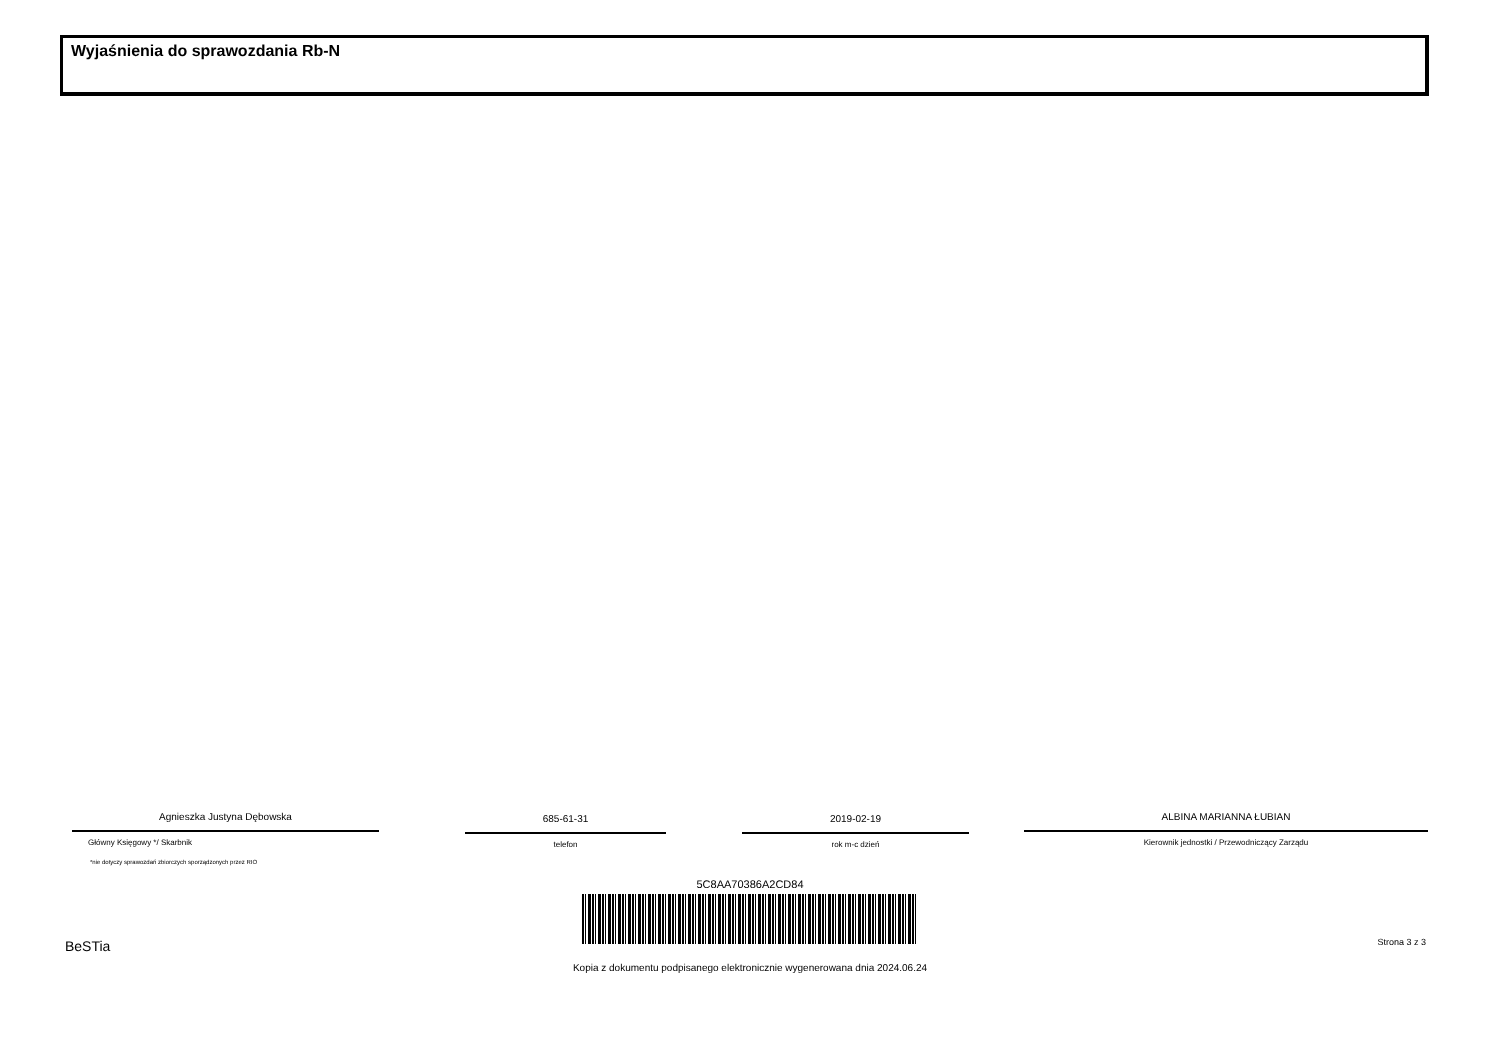Wyjaśnienia do sprawozdania Rb-N
Agnieszka Justyna Dębowska
Główny Księgowy */ Skarbnik
*nie dotyczy sprawozdań zbiorczych sporządzonych przez RIO
685-61-31
telefon
2019-02-19
rok m-c dzień
ALBINA MARIANNA ŁUBIAN
Kierownik jednostki / Przewodniczący Zarządu
5C8AA70386A2CD84
Kopia z dokumentu podpisanego elektronicznie wygenerowana dnia 2024.06.24
BeSTia Strona 3 z 3